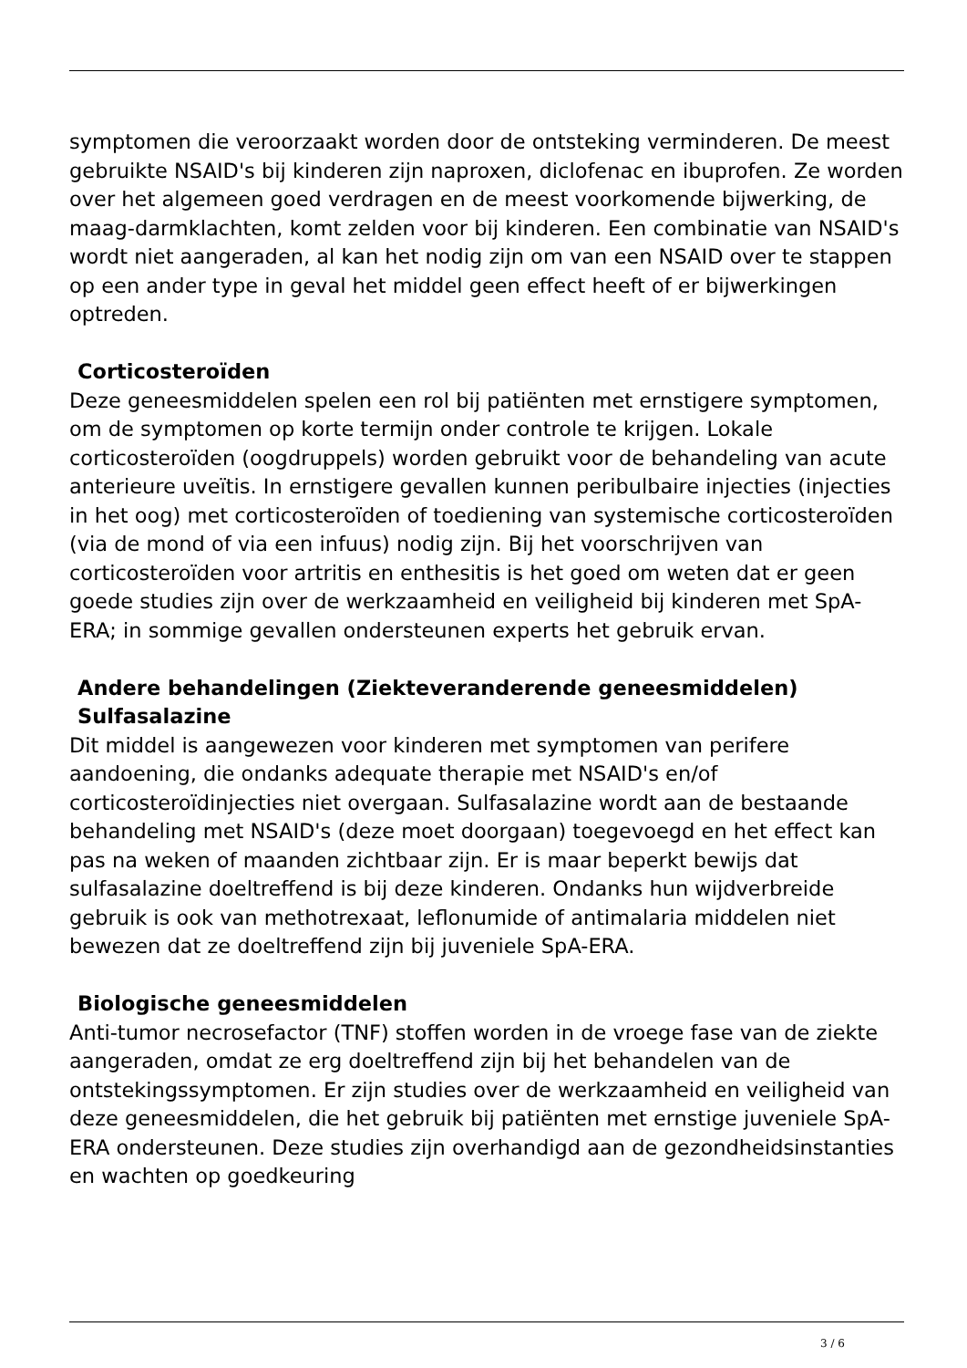symptomen die veroorzaakt worden door de ontsteking verminderen. De meest gebruikte NSAID's bij kinderen zijn naproxen, diclofenac en ibuprofen. Ze worden over het algemeen goed verdragen en de meest voorkomende bijwerking, de maag-darmklachten, komt zelden voor bij kinderen. Een combinatie van NSAID's wordt niet aangeraden, al kan het nodig zijn om van een NSAID over te stappen op een ander type in geval het middel geen effect heeft of er bijwerkingen optreden.
Corticosteroïden
Deze geneesmiddelen spelen een rol bij patiënten met ernstigere symptomen, om de symptomen op korte termijn onder controle te krijgen. Lokale corticosteroïden (oogdruppels) worden gebruikt voor de behandeling van acute anterieure uveïtis. In ernstigere gevallen kunnen peribulbaire injecties (injecties in het oog) met corticosteroïden of toediening van systemische corticosteroïden (via de mond of via een infuus) nodig zijn. Bij het voorschrijven van corticosteroïden voor artritis en enthesitis is het goed om weten dat er geen goede studies zijn over de werkzaamheid en veiligheid bij kinderen met SpA-ERA; in sommige gevallen ondersteunen experts het gebruik ervan.
Andere behandelingen (Ziekteveranderende geneesmiddelen)
Sulfasalazine
Dit middel is aangewezen voor kinderen met symptomen van perifere aandoening, die ondanks adequate therapie met NSAID's en/of corticosteroïdinjecties niet overgaan. Sulfasalazine wordt aan de bestaande behandeling met NSAID's (deze moet doorgaan) toegevoegd en het effect kan pas na weken of maanden zichtbaar zijn. Er is maar beperkt bewijs dat sulfasalazine doeltreffend is bij deze kinderen. Ondanks hun wijdverbreide gebruik is ook van methotrexaat, leflonumide of antimalaria middelen niet bewezen dat ze doeltreffend zijn bij juveniele SpA-ERA.
Biologische geneesmiddelen
Anti-tumor necrosefactor (TNF) stoffen worden in de vroege fase van de ziekte aangeraden, omdat ze erg doeltreffend zijn bij het behandelen van de ontstekingssymptomen. Er zijn studies over de werkzaamheid en veiligheid van deze geneesmiddelen, die het gebruik bij patiënten met ernstige juveniele SpA-ERA ondersteunen. Deze studies zijn overhandigd aan de gezondheidsinstanties en wachten op goedkeuring
3 / 6